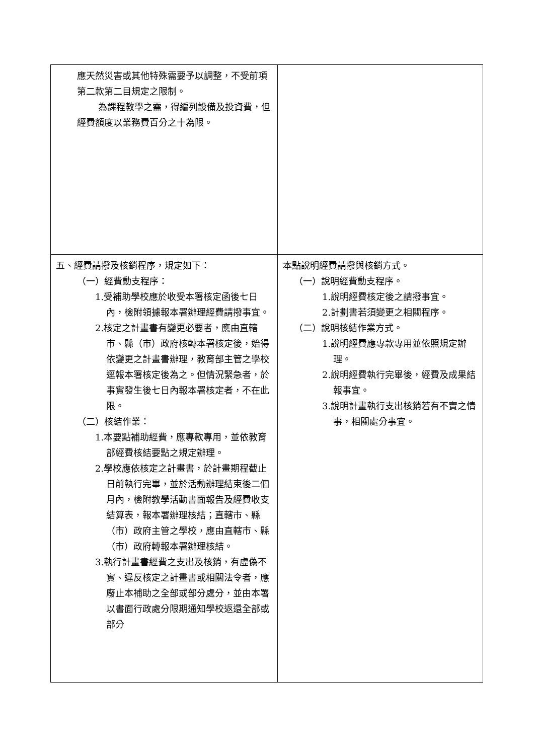| 應天然災害或其他特殊需要予以調整，不受前項第二款第二目規定之限制。 為課程教學之需，得編列設備及投資費，但經費額度以業務費百分之十為限。 | |
| 五、經費請撥及核銷程序，規定如下： （一）經費動支程序： 1.受補助學校應於收受本署核定函後七日內，檢附領據報本署辦理經費請撥事宜。 2.核定之計畫書有變更必要者，應由直轄市、縣（市）政府核轉本署核定後，始得依變更之計畫書辦理，教育部主管之學校逕報本署核定後為之。但情況緊急者，於事實發生後七日內報本署核定者，不在此限。 （二）核結作業： 1.本要點補助經費，應專款專用，並依教育部經費核結要點之規定辦理。 2.學校應依核定之計畫書，於計畫期程截止日前執行完畢，並於活動辦理結束後二個月內，檢附教學活動書面報告及經費收支結算表，報本署辦理核結；直轄市、縣（市）政府主管之學校，應由直轄市、縣（市）政府轉報本署辦理核結。 3.執行計畫書經費之支出及核銷，有虛偽不實、違反核定之計畫書或相關法令者，應廢止本補助之全部或部分處分，並由本署以書面行政處分限期通知學校返還全部或部分 | 本點說明經費請撥與核銷方式。 （一）說明經費動支程序。 1.說明經費核定後之請撥事宜。 2.計劃書若須變更之相關程序。 （二）說明核結作業方式。 1.說明經費應專款專用並依照規定辦理。 2.說明經費執行完畢後，經費及成果結報事宜。 3.說明計畫執行支出核銷若有不實之情事，相關處分事宜。 |